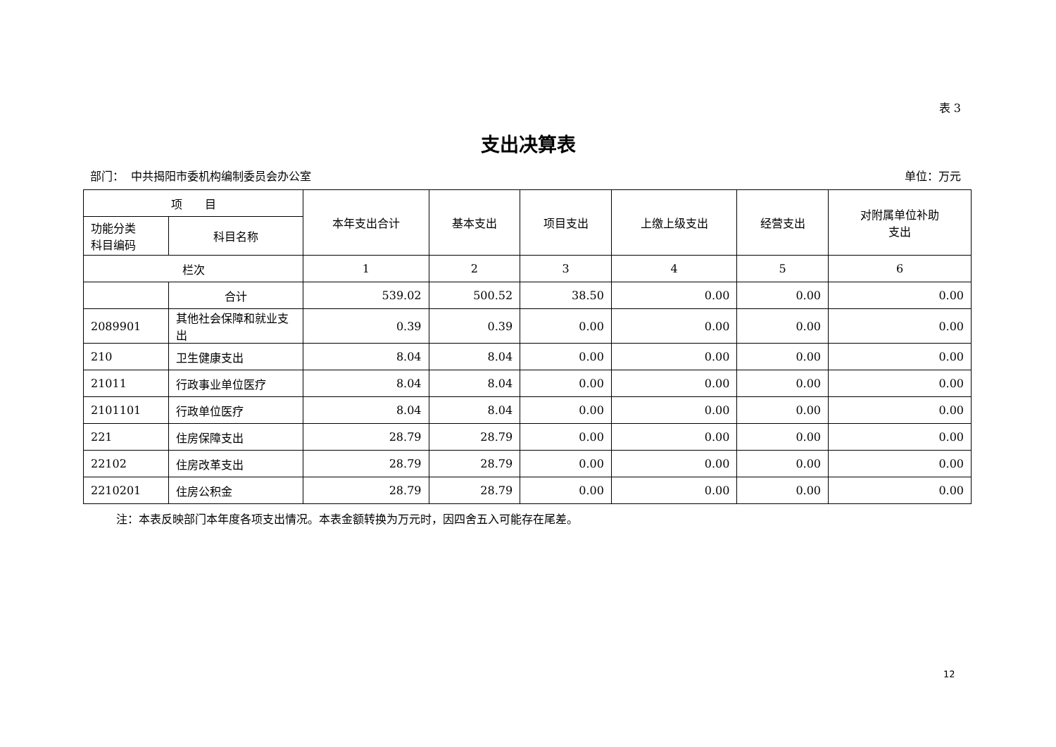表 3
支出决算表
部门： 中共揭阳市委机构编制委员会办公室 单位：万元
| 项 目 | | 本年支出合计 | 基本支出 | 项目支出 | 上缴上级支出 | 经营支出 | 对附属单位补助 支出 |
| --- | --- | --- | --- | --- | --- | --- | --- |
| 功能分类 科目编码 | 科目名称 | | | | | | |
| 栏次 | | 1 | 2 | 3 | 4 | 5 | 6 |
| | 合计 | 539.02 | 500.52 | 38.50 | 0.00 | 0.00 | 0.00 |
| 2089901 | 其他社会保障和就业支出 | 0.39 | 0.39 | 0.00 | 0.00 | 0.00 | 0.00 |
| 210 | 卫生健康支出 | 8.04 | 8.04 | 0.00 | 0.00 | 0.00 | 0.00 |
| 21011 | 行政事业单位医疗 | 8.04 | 8.04 | 0.00 | 0.00 | 0.00 | 0.00 |
| 2101101 | 行政单位医疗 | 8.04 | 8.04 | 0.00 | 0.00 | 0.00 | 0.00 |
| 221 | 住房保障支出 | 28.79 | 28.79 | 0.00 | 0.00 | 0.00 | 0.00 |
| 22102 | 住房改革支出 | 28.79 | 28.79 | 0.00 | 0.00 | 0.00 | 0.00 |
| 2210201 | 住房公积金 | 28.79 | 28.79 | 0.00 | 0.00 | 0.00 | 0.00 |
注：本表反映部门本年度各项支出情况。本表金额转换为万元时，因四舍五入可能存在尾差。
12